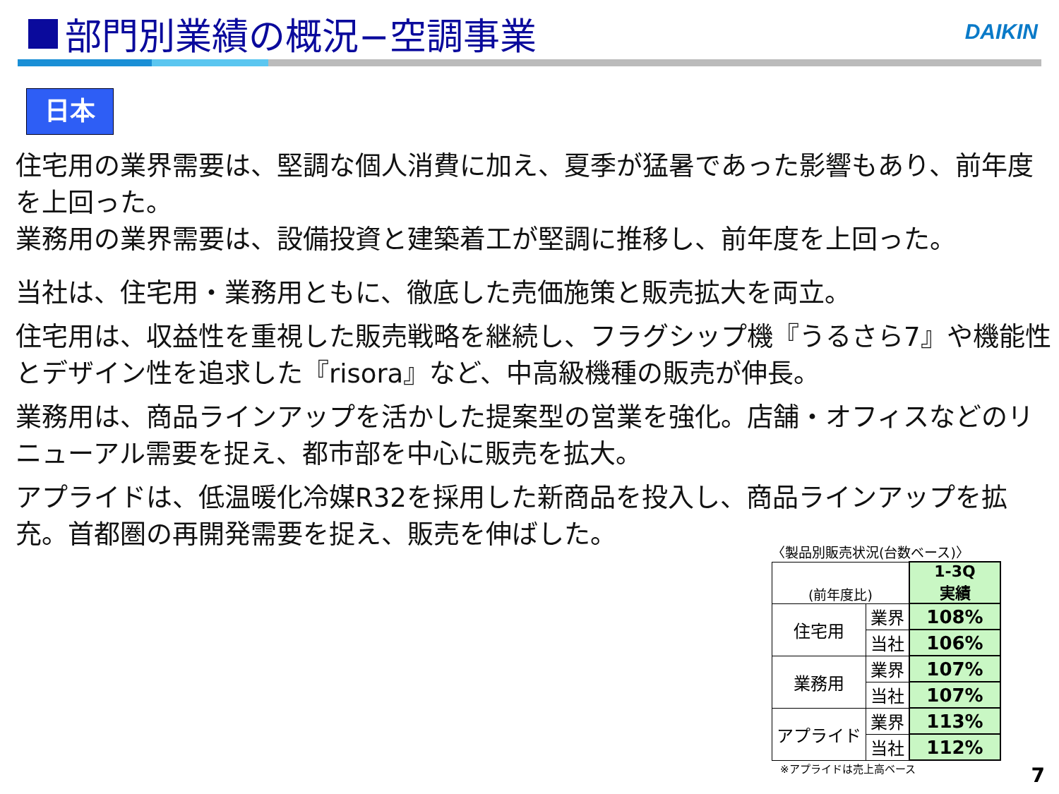部門別業績の概況−空調事業 DAIKIN
日本
住宅用の業界需要は、堅調な個人消費に加え、夏季が猛暑であった影響もあり、前年度を上回った。
業務用の業界需要は、設備投資と建築着工が堅調に推移し、前年度を上回った。
当社は、住宅用・業務用ともに、徹底した売価施策と販売拡大を両立。
住宅用は、収益性を重視した販売戦略を継続し、フラグシップ機『うるさら7』や機能性とデザイン性を追求した『risora』など、中高級機種の販売が伸長。
業務用は、商品ラインアップを活かした提案型の営業を強化。店舗・オフィスなどのリニューアル需要を捉え、都市部を中心に販売を拡大。
アプライドは、低温暖化冷媒R32を採用した新商品を投入し、商品ラインアップを拡充。首都圏の再開発需要を捉え、販売を伸ばした。
〈製品別販売状況(台数ベース)〉
| (前年度比) | | 1-3Q 実績 |
| --- | --- | --- |
| 住宅用 | 業界 | 108% |
| | 当社 | 106% |
| 業務用 | 業界 | 107% |
| | 当社 | 107% |
| アプライド | 業界 | 113% |
| | 当社 | 112% |
※アプライドは売上高ベース
7